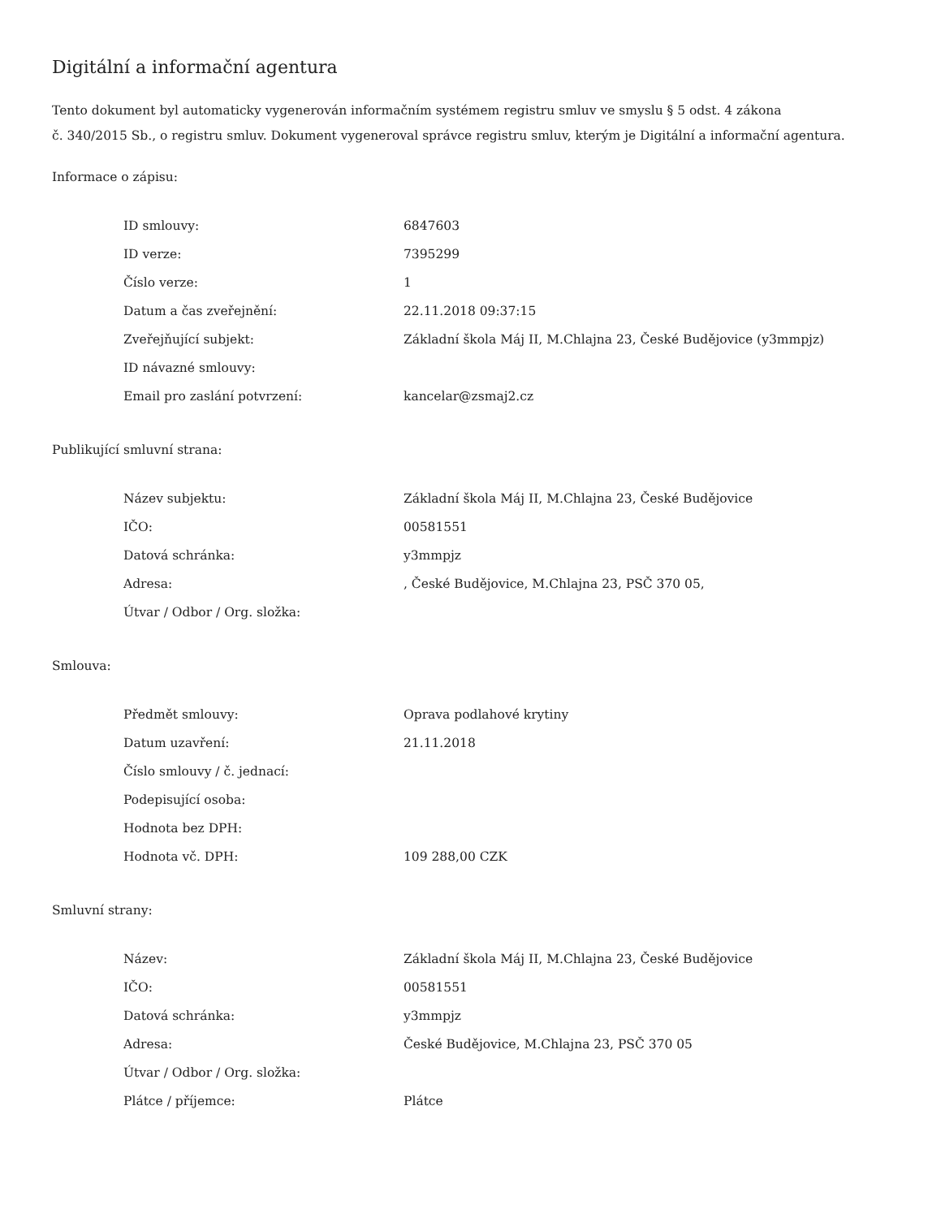Digitální a informační agentura
Tento dokument byl automaticky vygenerován informačním systémem registru smluv ve smyslu § 5 odst. 4 zákona
č. 340/2015 Sb., o registru smluv. Dokument vygeneroval správce registru smluv, kterým je Digitální a informační agentura.
Informace o zápisu:
| ID smlouvy: | 6847603 |
| ID verze: | 7395299 |
| Číslo verze: | 1 |
| Datum a čas zveřejnění: | 22.11.2018 09:37:15 |
| Zveřejňující subjekt: | Základní škola Máj II, M.Chlajna 23, České Budějovice (y3mmpjz) |
| ID návazné smlouvy: | |
| Email pro zaslání potvrzení: | kancelar@zsmaj2.cz |
Publikující smluvní strana:
| Název subjektu: | Základní škola Máj II, M.Chlajna 23, České Budějovice |
| IČO: | 00581551 |
| Datová schránka: | y3mmpjz |
| Adresa: | , České Budějovice, M.Chlajna 23, PSČ 370 05, |
| Útvar / Odbor / Org. složka: | |
Smlouva:
| Předmět smlouvy: | Oprava podlahové krytiny |
| Datum uzavření: | 21.11.2018 |
| Číslo smlouvy / č. jednací: | |
| Podepisující osoba: | |
| Hodnota bez DPH: | |
| Hodnota vč. DPH: | 109 288,00 CZK |
Smluvní strany:
| Název: | Základní škola Máj II, M.Chlajna 23, České Budějovice |
| IČO: | 00581551 |
| Datová schránka: | y3mmpjz |
| Adresa: | České Budějovice, M.Chlajna 23, PSČ 370 05 |
| Útvar / Odbor / Org. složka: | |
| Plátce / příjemce: | Plátce |